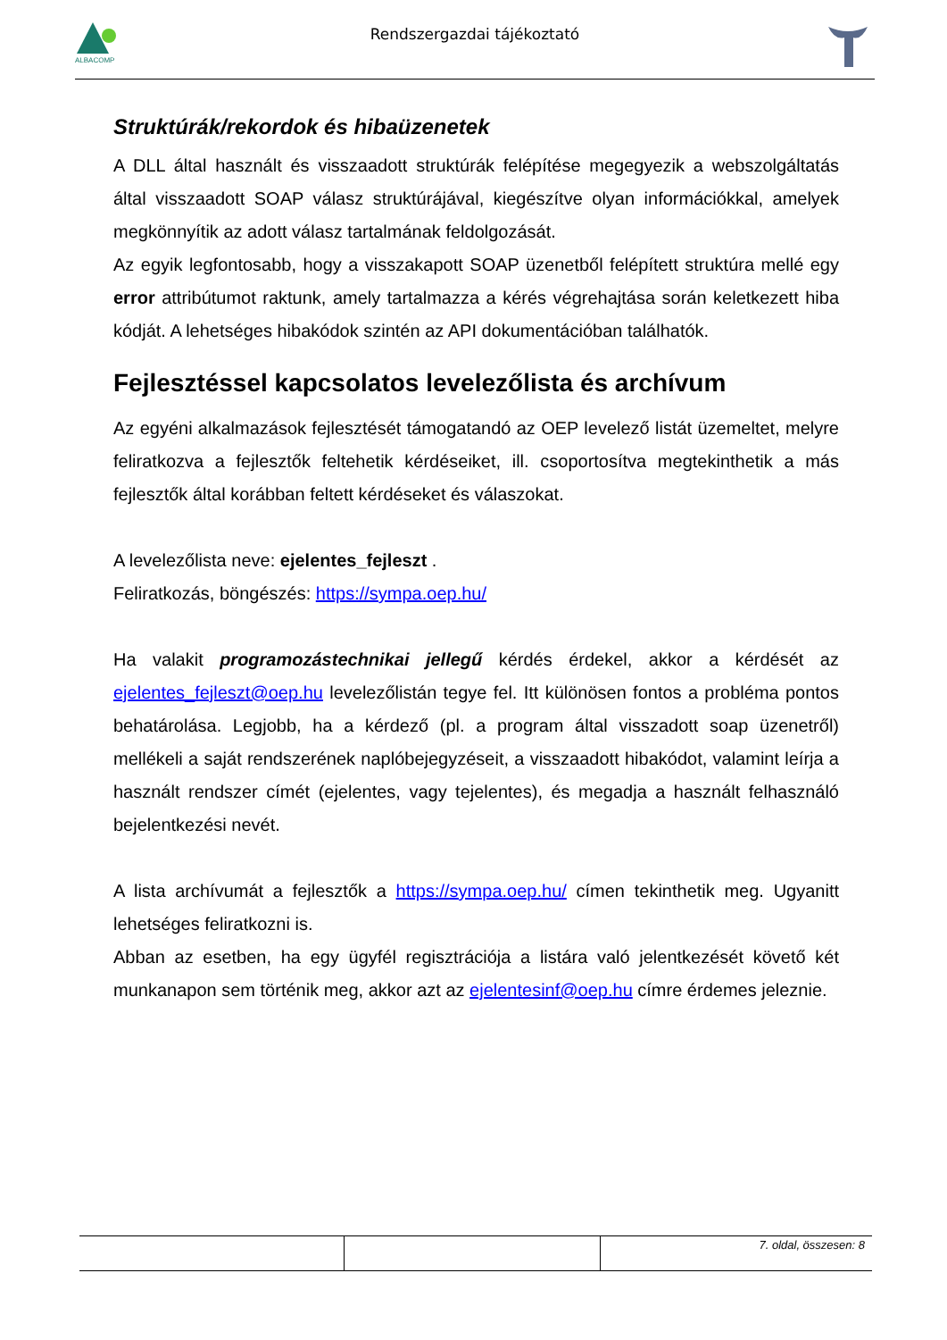ALBACOMP
Rendszergazdai tájékoztató
Struktúrák/rekordok és hibaüzenetek
A DLL által használt és visszaadott struktúrák felépítése megegyezik a webszolgáltatás által visszaadott SOAP válasz struktúrájával, kiegészítve olyan információkkal, amelyek megkönnyítik az adott válasz tartalmának feldolgozását.
Az egyik legfontosabb, hogy a visszakapott SOAP üzenetből felépített struktúra mellé egy error attribútumot raktunk, amely tartalmazza a kérés végrehajtása során keletkezett hiba kódját. A lehetséges hibakódok szintén az API dokumentációban találhatók.
Fejlesztéssel kapcsolatos levelezőlista és archívum
Az egyéni alkalmazások fejlesztését támogatandó az OEP levelező listát üzemeltet, melyre feliratkozva a fejlesztők feltehetik kérdéseiket, ill. csoportosítva megtekinthetik a más fejlesztők által korábban feltett kérdéseket és válaszokat.
A levelezőlista neve: ejelentes_fejleszt .
Feliratkozás, böngészés: https://sympa.oep.hu/
Ha valakit programozástechnikai jellegű kérdés érdekel, akkor a kérdését az ejelentes_fejleszt@oep.hu levelezőlistán tegye fel. Itt különösen fontos a probléma pontos behatárolása. Legjobb, ha a kérdező (pl. a program által visszadott soap üzenetről) mellékeli a saját rendszerének naplóbejegyzéseit, a visszaadott hibakódot, valamint leírja a használt rendszer címét (ejelentes, vagy tejelentes), és megadja a használt felhasználó bejelentkezési nevét.
A lista archívumát a fejlesztők a https://sympa.oep.hu/ címen tekinthetik meg. Ugyanitt lehetséges feliratkozni is.
Abban az esetben, ha egy ügyfél regisztrációja a listára való jelentkezését követő két munkanapon sem történik meg, akkor azt az ejelentesinf@oep.hu címre érdemes jeleznie.
7. oldal, összesen: 8